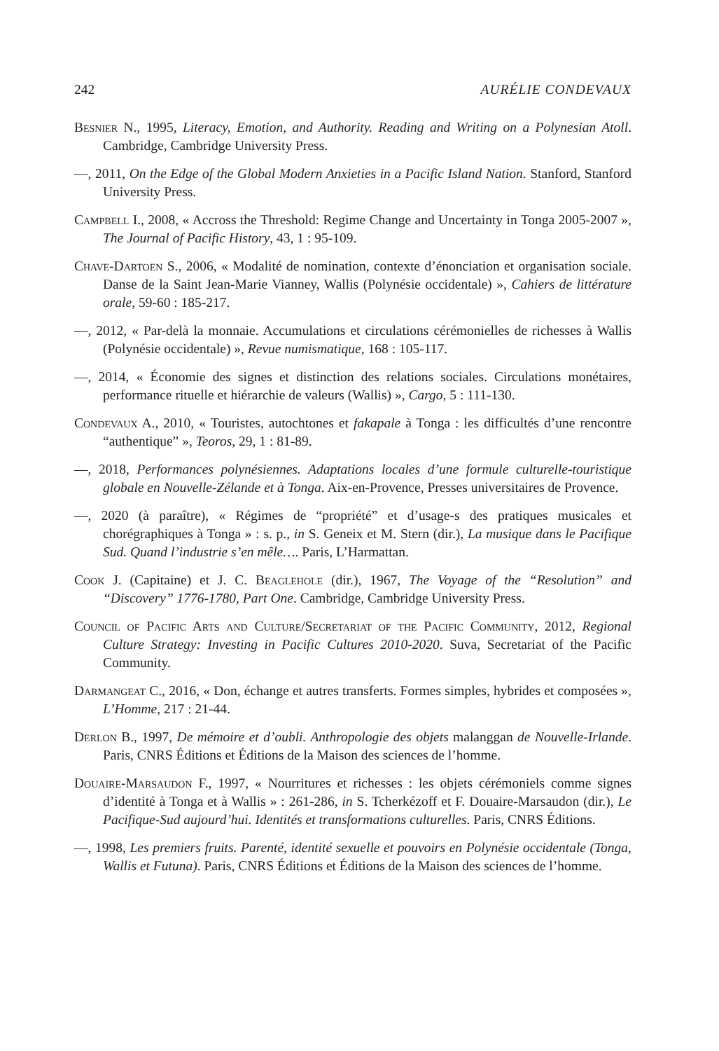242 AURÉLIE CONDEVAUX
Besnier N., 1995, Literacy, Emotion, and Authority. Reading and Writing on a Polynesian Atoll. Cambridge, Cambridge University Press.
—, 2011, On the Edge of the Global Modern Anxieties in a Pacific Island Nation. Stanford, Stanford University Press.
Campbell I., 2008, « Accross the Threshold: Regime Change and Uncertainty in Tonga 2005-2007 », The Journal of Pacific History, 43, 1 : 95-109.
Chave-Dartoen S., 2006, « Modalité de nomination, contexte d’énonciation et organisation sociale. Danse de la Saint Jean-Marie Vianney, Wallis (Polynésie occidentale) », Cahiers de littérature orale, 59-60 : 185-217.
—, 2012, « Par-delà la monnaie. Accumulations et circulations cérémonielles de richesses à Wallis (Polynésie occidentale) », Revue numismatique, 168 : 105-117.
—, 2014, « Économie des signes et distinction des relations sociales. Circulations monétaires, performance rituelle et hiérarchie de valeurs (Wallis) », Cargo, 5 : 111-130.
Condevaux A., 2010, « Touristes, autochtones et fakapale à Tonga : les difficultés d’une rencontre “authentique” », Teoros, 29, 1 : 81-89.
—, 2018, Performances polynésiennes. Adaptations locales d’une formule culturelle-touristique globale en Nouvelle-Zélande et à Tonga. Aix-en-Provence, Presses universitaires de Provence.
—, 2020 (à paraître), « Régimes de “propriété” et d’usage-s des pratiques musicales et chorégraphiques à Tonga » : s. p., in S. Geneix et M. Stern (dir.), La musique dans le Pacifique Sud. Quand l’industrie s’en mêle…. Paris, L’Harmattan.
Cook J. (Capitaine) et J. C. Beaglehole (dir.), 1967, The Voyage of the “Resolution” and “Discovery” 1776-1780, Part One. Cambridge, Cambridge University Press.
Council of Pacific Arts and Culture/Secretariat of the Pacific Community, 2012, Regional Culture Strategy: Investing in Pacific Cultures 2010-2020. Suva, Secretariat of the Pacific Community.
Darmangeat C., 2016, « Don, échange et autres transferts. Formes simples, hybrides et composées », L’Homme, 217 : 21-44.
Derlon B., 1997, De mémoire et d’oubli. Anthropologie des objets malanggan de Nouvelle-Irlande. Paris, CNRS Éditions et Éditions de la Maison des sciences de l’homme.
Douaire-Marsaudon F., 1997, « Nourritures et richesses : les objets cérémoniels comme signes d’identité à Tonga et à Wallis » : 261-286, in S. Tcherkézoff et F. Douaire-Marsaudon (dir.), Le Pacifique-Sud aujourd’hui. Identités et transformations culturelles. Paris, CNRS Éditions.
—, 1998, Les premiers fruits. Parenté, identité sexuelle et pouvoirs en Polynésie occidentale (Tonga, Wallis et Futuna). Paris, CNRS Éditions et Éditions de la Maison des sciences de l’homme.